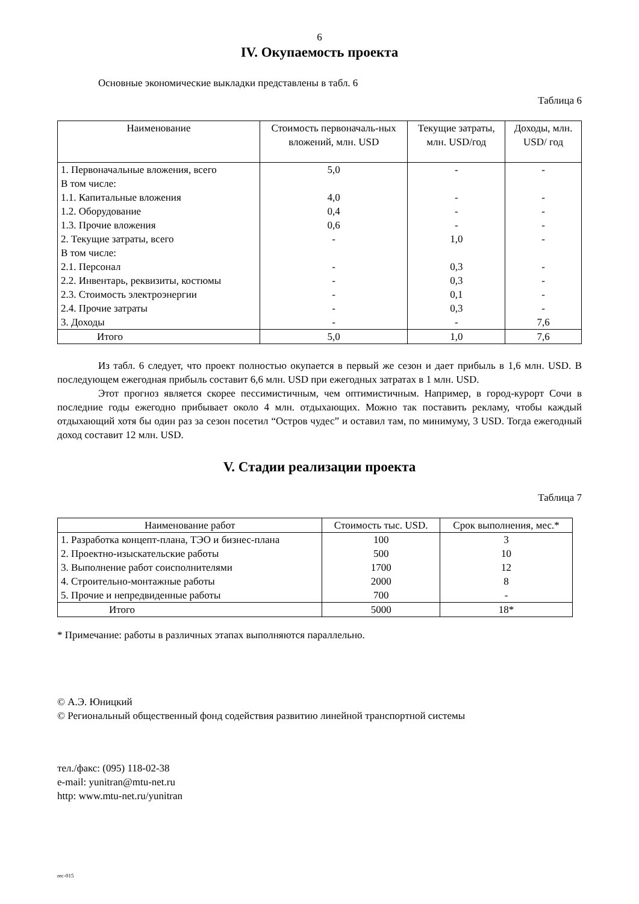6
IV. Окупаемость проекта
Основные экономические выкладки представлены в табл. 6
Таблица 6
| Наименование | Стоимость первоначаль-ных вложений, млн. USD | Текущие затраты, млн. USD/год | Доходы, млн. USD/ год |
| --- | --- | --- | --- |
| 1. Первоначальные вложения, всего | 5,0 | - | - |
| В том числе: | | | |
| 1.1. Капитальные вложения | 4,0 | - | - |
| 1.2. Оборудование | 0,4 | - | - |
| 1.3. Прочие вложения | 0,6 | - | - |
| 2. Текущие затраты, всего | - | 1,0 | - |
| В том числе: | | | |
| 2.1. Персонал | - | 0,3 | - |
| 2.2. Инвентарь, реквизиты, костюмы | - | 0,3 | - |
| 2.3. Стоимость электроэнергии | - | 0,1 | - |
| 2.4. Прочие затраты | - | 0,3 | - |
| 3. Доходы | - | - | 7,6 |
| Итого | 5,0 | 1,0 | 7,6 |
Из табл. 6 следует, что проект полностью окупается в первый же сезон и дает прибыль в 1,6 млн. USD. В последующем ежегодная прибыль составит 6,6 млн. USD при ежегодных затратах в 1 млн. USD.
Этот прогноз является скорее пессимистичным, чем оптимистичным. Например, в город-курорт Сочи в последние годы ежегодно прибывает около 4 млн. отдыхающих. Можно так поставить рекламу, чтобы каждый отдыхающий хотя бы один раз за сезон посетил “Остров чудес” и оставил там, по минимуму, 3 USD. Тогда ежегодный доход составит 12 млн. USD.
V. Стадии реализации проекта
Таблица 7
| Наименование работ | Стоимость тыс. USD. | Срок выполнения, мес.* |
| --- | --- | --- |
| 1. Разработка концепт-плана, ТЭО и бизнес-плана | 100 | 3 |
| 2. Проектно-изыскательские работы | 500 | 10 |
| 3. Выполнение работ соисполнителями | 1700 | 12 |
| 4. Строительно-монтажные работы | 2000 | 8 |
| 5. Прочие и непредвиденные работы | 700 | - |
| Итого | 5000 | 18* |
* Примечание: работы в различных этапах выполняются параллельно.
© А.Э. Юницкий
© Региональный общественный фонд содействия развитию линейной транспортной системы
тел./факс: (095) 118-02-38
e-mail: yunitran@mtu-net.ru
http: www.mtu-net.ru/yunitran
rec-015